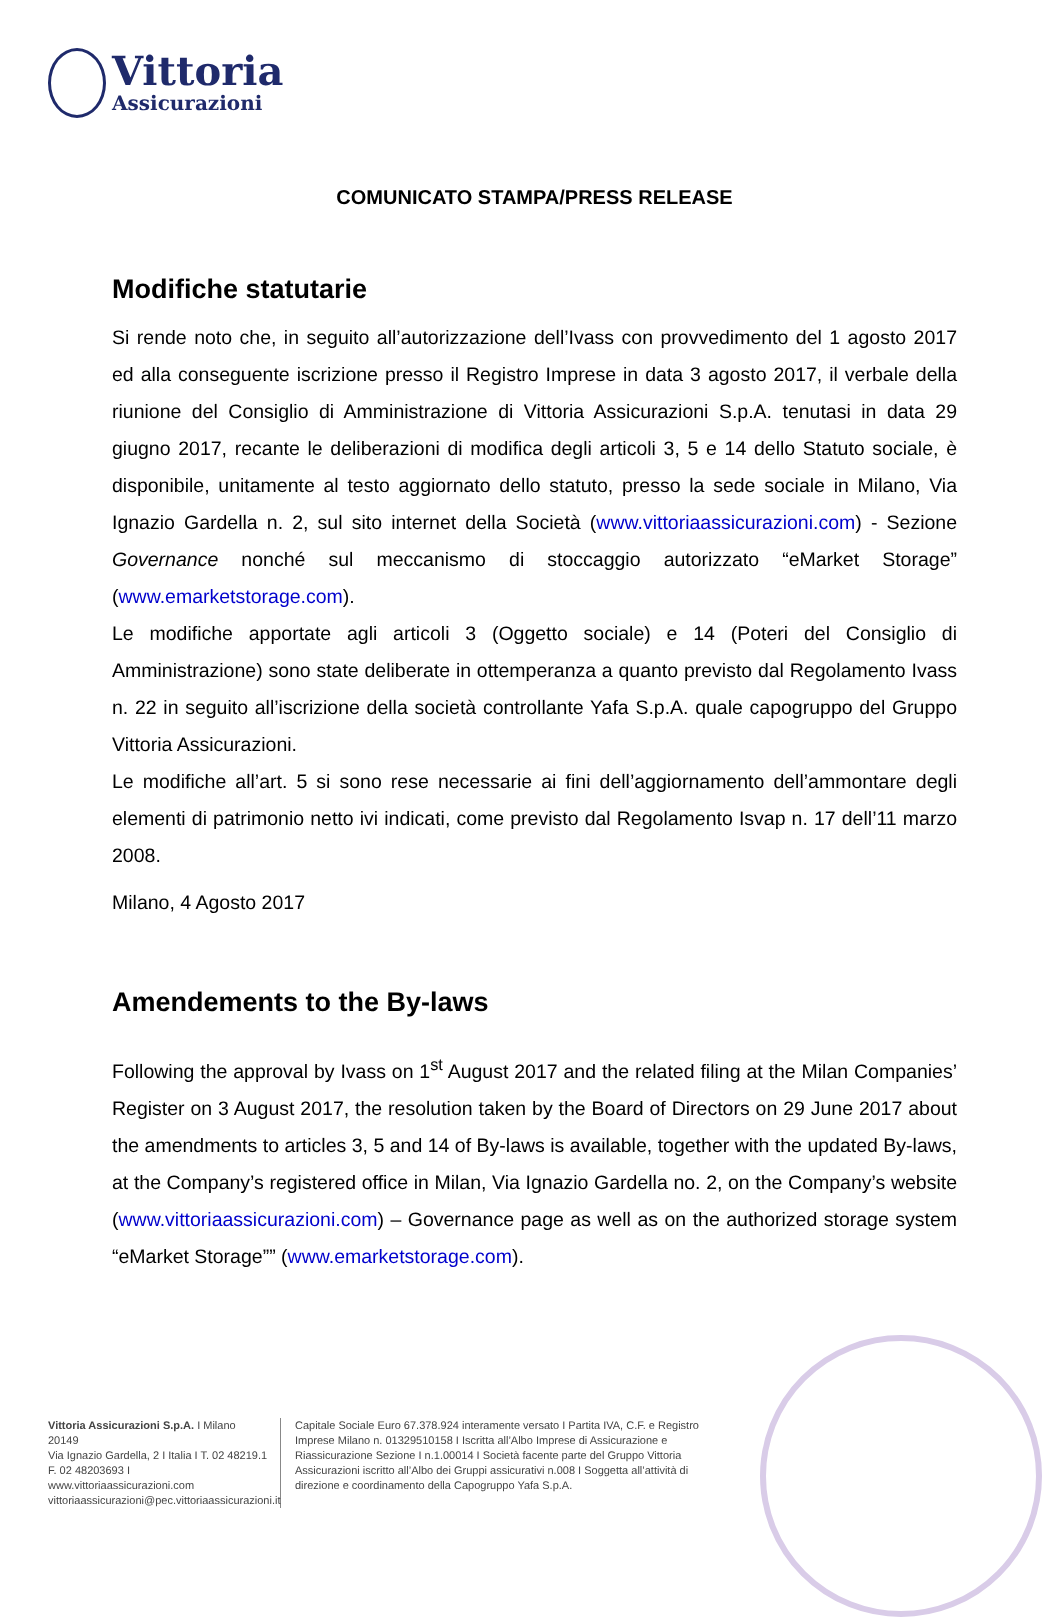Vittoria
Assicurazioni
COMUNICATO STAMPA/PRESS RELEASE
Modifiche statutarie
Si rende noto che, in seguito all’autorizzazione dell’Ivass con provvedimento del 1 agosto 2017 ed alla conseguente iscrizione presso il Registro Imprese in data 3 agosto 2017, il verbale della riunione del Consiglio di Amministrazione di Vittoria Assicurazioni S.p.A. tenutasi in data 29 giugno 2017, recante le deliberazioni di modifica degli articoli 3, 5 e 14 dello Statuto sociale, è disponibile, unitamente al testo aggiornato dello statuto, presso la sede sociale in Milano, Via Ignazio Gardella n. 2, sul sito internet della Società (www.vittoriaassicurazioni.com) - Sezione Governance nonché sul meccanismo di stoccaggio autorizzato “eMarket Storage” (www.emarketstorage.com).
Le modifiche apportate agli articoli 3 (Oggetto sociale) e 14 (Poteri del Consiglio di Amministrazione) sono state deliberate in ottemperanza a quanto previsto dal Regolamento Ivass n. 22 in seguito all’iscrizione della società controllante Yafa S.p.A. quale capogruppo del Gruppo Vittoria Assicurazioni.
Le modifiche all’art. 5 si sono rese necessarie ai fini dell’aggiornamento dell’ammontare degli elementi di patrimonio netto ivi indicati, come previsto dal Regolamento Isvap n. 17 dell’11 marzo 2008.
Milano, 4 Agosto 2017
Amendements to the By-laws
Following the approval by Ivass on 1<sup>st</sup> August 2017 and the related filing at the Milan Companies’ Register on 3 August 2017, the resolution taken by the Board of Directors on 29 June 2017 about the amendments to articles 3, 5 and 14 of By-laws is available, together with the updated By-laws, at the Company’s registered office in Milan, Via Ignazio Gardella no. 2, on the Company’s website (www.vittoriaassicurazioni.com) – Governance page as well as on the authorized storage system “eMarket Storage”” (www.emarketstorage.com).
Vittoria Assicurazioni S.p.A. I Milano 20149
Via Ignazio Gardella, 2 I Italia I T. 02 48219.1
F. 02 48203693 I www.vittoriaassicurazioni.com
vittoriaassicurazioni@pec.vittoriaassicurazioni.it
Capitale Sociale Euro 67.378.924 interamente versato I Partita IVA, C.F. e Registro Imprese Milano n. 01329510158 I Iscritta all’Albo Imprese di Assicurazione e Riassicurazione Sezione I n.1.00014 I Società facente parte del Gruppo Vittoria Assicurazioni iscritto all’Albo dei Gruppi assicurativi n.008 I Soggetta all’attività di direzione e coordinamento della Capogruppo Yafa S.p.A.